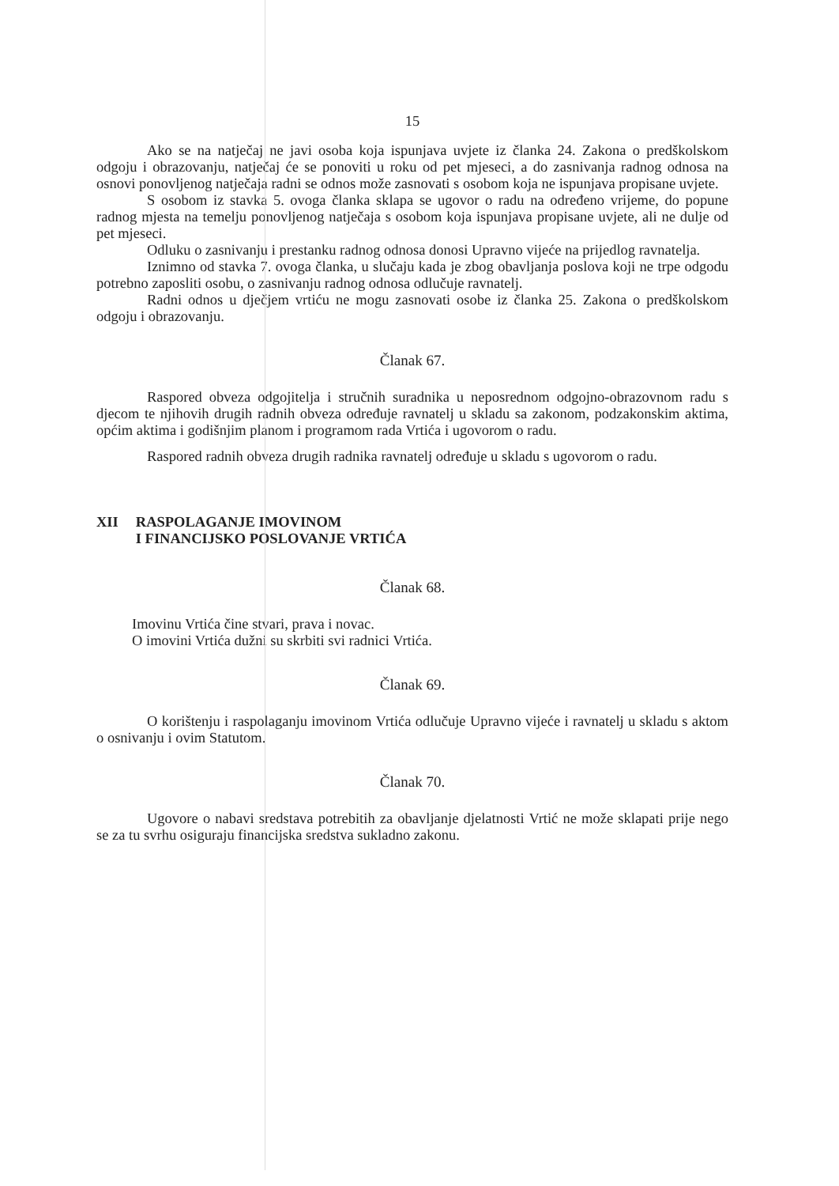15
Ako se na natječaj ne javi osoba koja ispunjava uvjete iz članka 24. Zakona o predškolskom odgoju i obrazovanju, natječaj će se ponoviti u roku od pet mjeseci, a do zasnivanja radnog odnosa na osnovi ponovljenog natječaja radni se odnos može zasnovati s osobom koja ne ispunjava propisane uvjete.
S osobom iz stavka 5. ovoga članka sklapa se ugovor o radu na određeno vrijeme, do popune radnog mjesta na temelju ponovljenog natječaja s osobom koja ispunjava propisane uvjete, ali ne dulje od pet mjeseci.
Odluku o zasnivanju i prestanku radnog odnosa donosi Upravno vijeće na prijedlog ravnatelja.
Iznimno od stavka 7. ovoga članka, u slučaju kada je zbog obavljanja poslova koji ne trpe odgodu potrebno zaposliti osobu, o zasnivanju radnog odnosa odlučuje ravnatelj.
Radni odnos u dječjem vrtiću ne mogu zasnovati osobe iz članka 25. Zakona o predškolskom odgoju i obrazovanju.
Članak 67.
Raspored obveza odgojitelja i stručnih suradnika u neposrednom odgojno-obrazovnom radu s djecom te njihovih drugih radnih obveza određuje ravnatelj u skladu sa zakonom, podzakonskim aktima, općim aktima i godišnjim planom i programom rada Vrtića i ugovorom o radu.
Raspored radnih obveza drugih radnika ravnatelj određuje u skladu s ugovorom o radu.
XII RASPOLAGANJE IMOVINOM
I FINANCIJSKO POSLOVANJE VRTIĆA
Članak 68.
Imovinu Vrtića čine stvari, prava i novac.
O imovini Vrtića dužni su skrbiti svi radnici Vrtića.
Članak 69.
O korištenju i raspolaganju imovinom Vrtića odlučuje Upravno vijeće i ravnatelj u skladu s aktom o osnivanju i ovim Statutom.
Članak 70.
Ugovore o nabavi sredstava potrebitih za obavljanje djelatnosti Vrtić ne može sklapati prije nego se za tu svrhu osiguraju financijska sredstva sukladno zakonu.